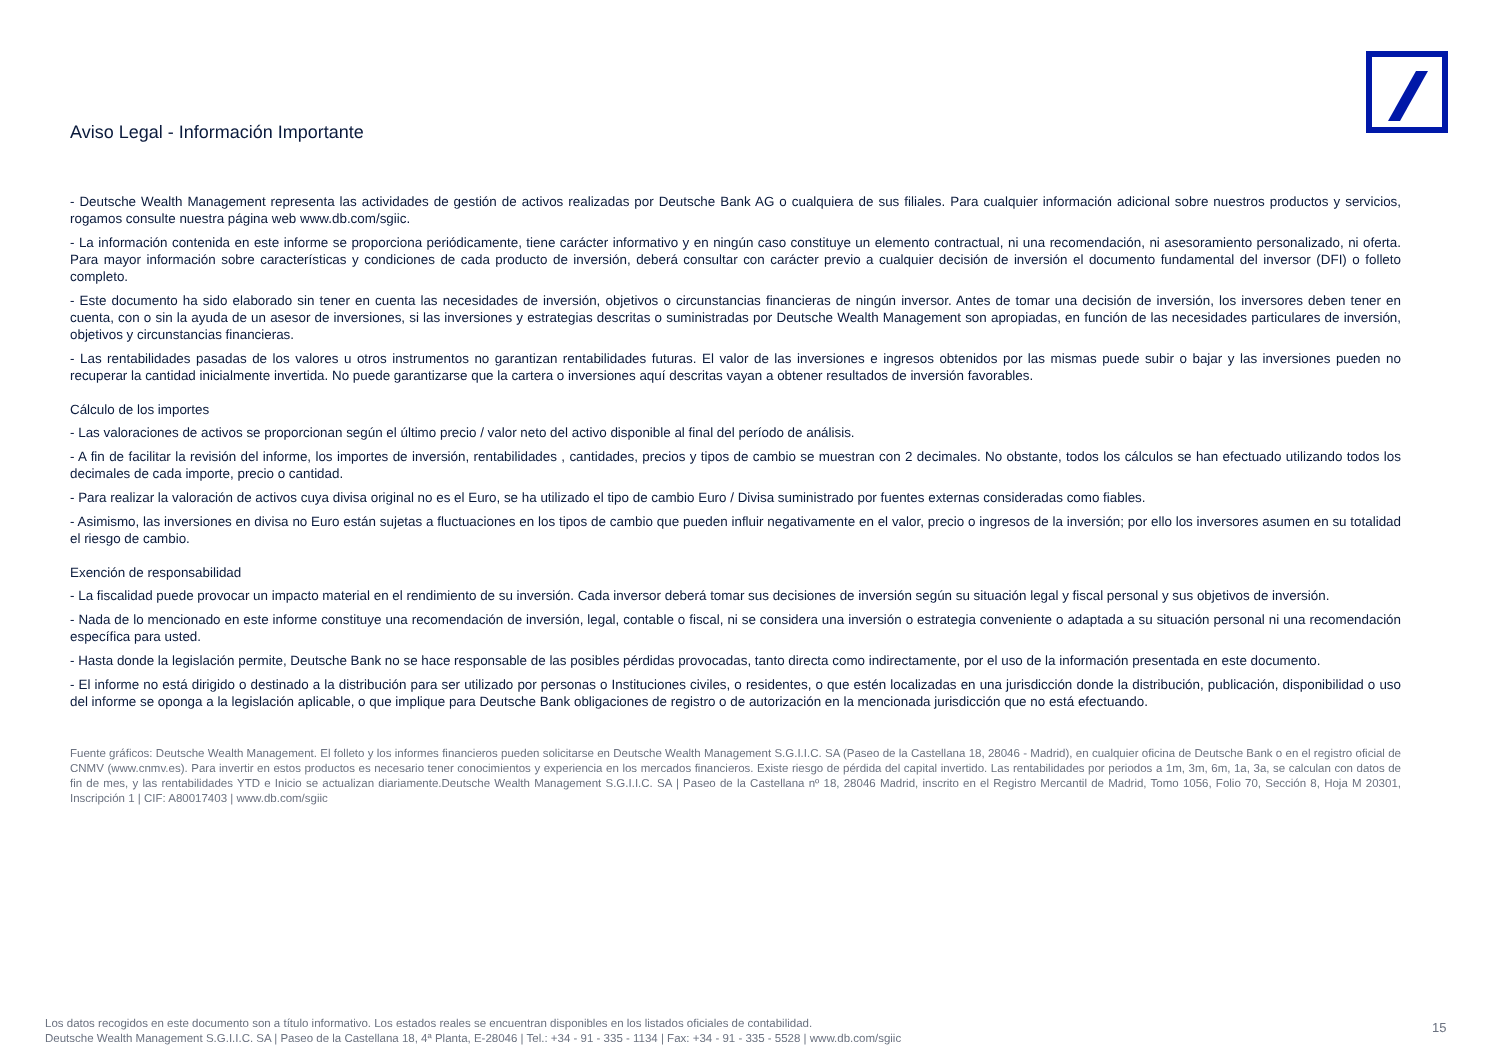Aviso Legal - Información Importante
- Deutsche Wealth Management representa las actividades de gestión de activos realizadas por Deutsche Bank AG o cualquiera de sus filiales. Para cualquier información adicional sobre nuestros productos y servicios, rogamos consulte nuestra página web www.db.com/sgiic.
- La información contenida en este informe se proporciona periódicamente, tiene carácter informativo y en ningún caso constituye un elemento contractual, ni una recomendación, ni asesoramiento personalizado, ni oferta. Para mayor información sobre características y condiciones de cada producto de inversión, deberá consultar con carácter previo a cualquier decisión de inversión el documento fundamental del inversor (DFI) o folleto completo.
- Este documento ha sido elaborado sin tener en cuenta las necesidades de inversión, objetivos o circunstancias financieras de ningún inversor. Antes de tomar una decisión de inversión, los inversores deben tener en cuenta, con o sin la ayuda de un asesor de inversiones, si las inversiones y estrategias descritas o suministradas por Deutsche Wealth Management son apropiadas, en función de las necesidades particulares de inversión, objetivos y circunstancias financieras.
- Las rentabilidades pasadas de los valores u otros instrumentos no garantizan rentabilidades futuras. El valor de las inversiones e ingresos obtenidos por las mismas puede subir o bajar y las inversiones pueden no recuperar la cantidad inicialmente invertida. No puede garantizarse que la cartera o inversiones aquí descritas vayan a obtener resultados de inversión favorables.
Cálculo de los importes
- Las valoraciones de activos se proporcionan según el último precio / valor neto del activo disponible al final del período de análisis.
- A fin de facilitar la revisión del informe, los importes de inversión, rentabilidades , cantidades, precios y tipos de cambio se muestran con 2 decimales. No obstante, todos los cálculos se han efectuado utilizando todos los decimales de cada importe, precio o cantidad.
- Para realizar la valoración de activos cuya divisa original no es el Euro, se ha utilizado el tipo de cambio Euro / Divisa suministrado por fuentes externas consideradas como fiables.
- Asimismo, las inversiones en divisa no Euro están sujetas a fluctuaciones en los tipos de cambio que pueden influir negativamente en el valor, precio o ingresos de la inversión; por ello los inversores asumen en su totalidad el riesgo de cambio.
Exención de responsabilidad
- La fiscalidad puede provocar un impacto material en el rendimiento de su inversión. Cada inversor deberá tomar sus decisiones de inversión según su situación legal y fiscal personal y sus objetivos de inversión.
- Nada de lo mencionado en este informe constituye una recomendación de inversión, legal, contable o fiscal, ni se considera una inversión o estrategia conveniente o adaptada a su situación personal ni una recomendación específica para usted.
- Hasta donde la legislación permite, Deutsche Bank no se hace responsable de las posibles pérdidas provocadas, tanto directa como indirectamente, por el uso de la información presentada en este documento.
- El informe no está dirigido o destinado a la distribución para ser utilizado por personas o Instituciones civiles, o residentes, o que estén localizadas en una jurisdicción donde la distribución, publicación, disponibilidad o uso del informe se oponga a la legislación aplicable, o que implique para Deutsche Bank obligaciones de registro o de autorización en la mencionada jurisdicción que no está efectuando.
Fuente gráficos: Deutsche Wealth Management. El folleto y los informes financieros pueden solicitarse en Deutsche Wealth Management S.G.I.I.C. SA (Paseo de la Castellana 18, 28046 - Madrid), en cualquier oficina de Deutsche Bank o en el registro oficial de CNMV (www.cnmv.es). Para invertir en estos productos es necesario tener conocimientos y experiencia en los mercados financieros. Existe riesgo de pérdida del capital invertido. Las rentabilidades por periodos a 1m, 3m, 6m, 1a, 3a, se calculan con datos de fin de mes, y las rentabilidades YTD e Inicio se actualizan diariamente.Deutsche Wealth Management S.G.I.I.C. SA | Paseo de la Castellana nº 18, 28046 Madrid, inscrito en el Registro Mercantil de Madrid, Tomo 1056, Folio 70, Sección 8, Hoja M 20301, Inscripción 1 | CIF: A80017403 | www.db.com/sgiic
Los datos recogidos en este documento son a título informativo. Los estados reales se encuentran disponibles en los listados oficiales de contabilidad.
Deutsche Wealth Management S.G.I.I.C. SA | Paseo de la Castellana 18, 4ª Planta, E-28046 | Tel.: +34 - 91 - 335 - 1134 | Fax: +34 - 91 - 335 - 5528 | www.db.com/sgiic
15